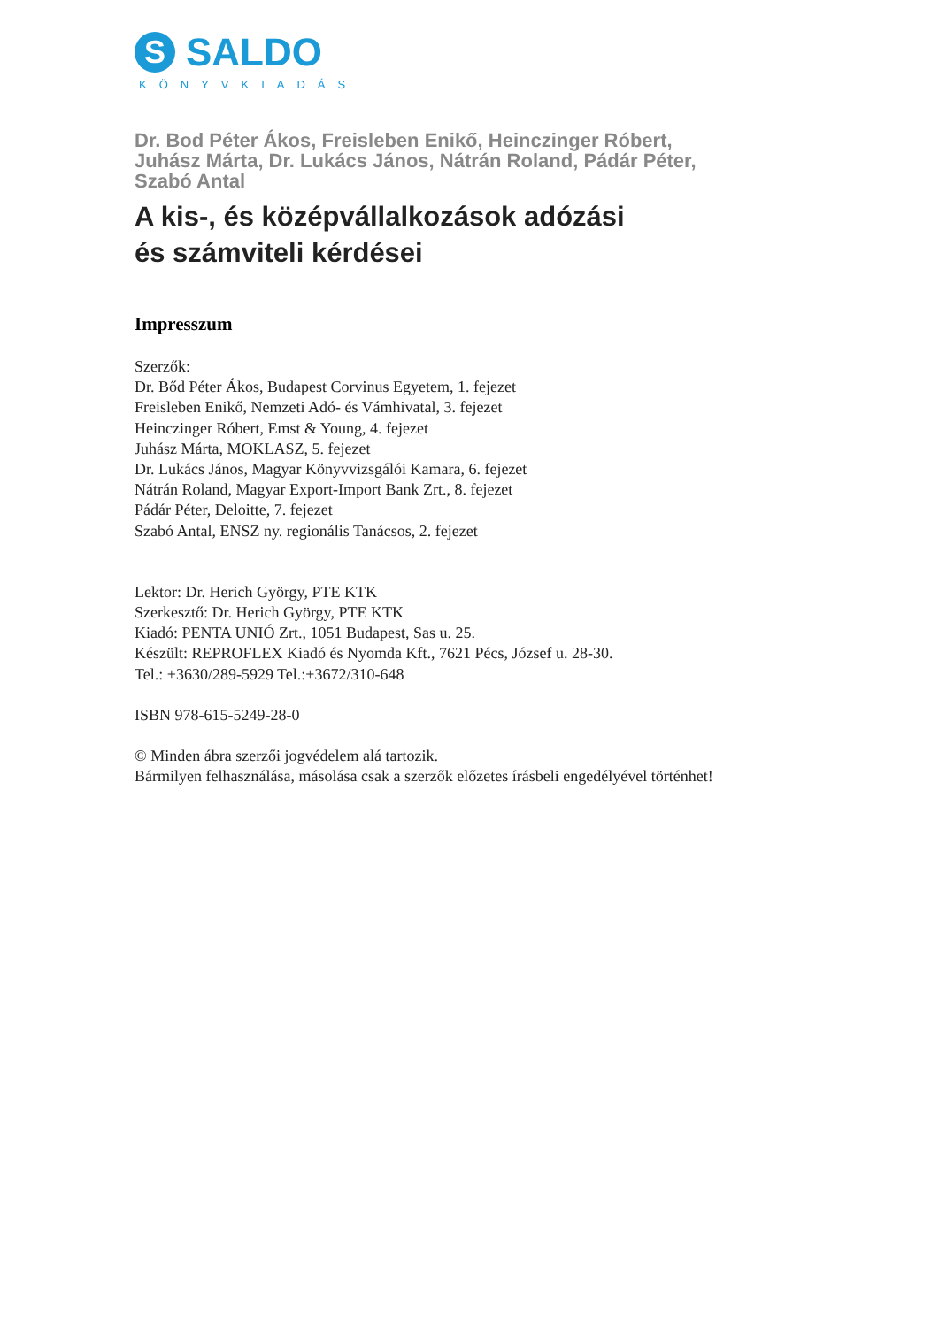S
SALDO
KÖNYVKIADÁS
Dr. Bod Péter Ákos, Freisleben Enikő, Heinczinger Róbert,
Juhász Márta, Dr. Lukács János, Nátrán Roland, Pádár Péter,
Szabó Antal
A kis-, és középvállalkozások adózási
és számviteli kérdései
Impresszum
Szerzők:
Dr. Bőd Péter Ákos, Budapest Corvinus Egyetem, 1. fejezet
Freisleben Enikő, Nemzeti Adó- és Vámhivatal, 3. fejezet
Heinczinger Róbert, Emst & Young, 4. fejezet
Juhász Márta, MOKLASZ, 5. fejezet
Dr. Lukács János, Magyar Könyvvizsgálói Kamara, 6. fejezet
Nátrán Roland, Magyar Export-Import Bank Zrt., 8. fejezet
Pádár Péter, Deloitte, 7. fejezet
Szabó Antal, ENSZ ny. regionális Tanácsos, 2. fejezet
Lektor: Dr. Herich György, PTE KTK
Szerkesztő: Dr. Herich György, PTE KTK
Kiadó: PENTA UNIÓ Zrt., 1051 Budapest, Sas u. 25.
Készült: REPROFLEX Kiadó és Nyomda Kft., 7621 Pécs, József u. 28-30.
Tel.: +3630/289-5929 Tel.:+3672/310-648
ISBN 978-615-5249-28-0
© Minden ábra szerzői jogvédelem alá tartozik.
Bármilyen felhasználása, másolása csak a szerzők előzetes írásbeli engedélyével történhet!